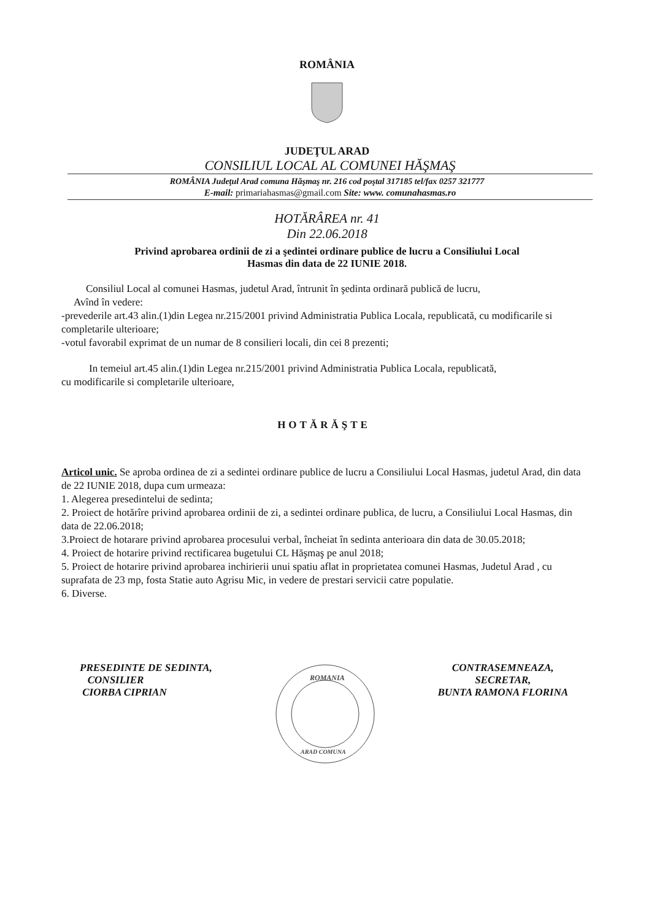ROMÂNIA
JUDEŢUL ARAD
CONSILIUL LOCAL AL COMUNEI HĂŞMAŞ
ROMÂNIA Judeţul Arad comuna Hăşmaş nr. 216 cod poştal 317185 tel/fax 0257 321777
E-mail: primariahasmas@gmail.com Site: www. comunahasmas.ro
HOTĂRÂREA nr. 41
Din 22.06.2018
Privind aprobarea ordinii de zi a şedintei ordinare publice de lucru a Consiliului Local
Hasmas din data de 22 IUNIE 2018.
Consiliul Local al comunei Hasmas, judetul Arad, întrunit în şedinta ordinară publică de lucru,
Avînd în vedere:
-prevederile art.43 alin.(1)din Legea nr.215/2001 privind Administratia Publica Locala, republicată, cu modificarile si completarile ulterioare;
-votul favorabil exprimat de un numar de 8 consilieri locali, din cei 8 prezenti;
In temeiul art.45 alin.(1)din Legea nr.215/2001 privind Administratia Publica Locala, republicată,
cu modificarile si completarile ulterioare,
HOTĂRĂŞTE
Articol unic. Se aproba ordinea de zi a sedintei ordinare publice de lucru a Consiliului Local Hasmas, judetul Arad, din data de 22 IUNIE 2018, dupa cum urmeaza:
1. Alegerea presedintelui de sedinta;
2. Proiect de hotărîre privind aprobarea ordinii de zi, a sedintei ordinare publica, de lucru, a Consiliului Local Hasmas, din data de 22.06.2018;
3.Proiect de hotarare privind aprobarea procesului verbal, încheiat în sedinta anterioara din data de 30.05.2018;
4. Proiect de hotarire privind rectificarea bugetului CL Hăşmaş pe anul 2018;
5. Proiect de hotarire privind aprobarea inchirierii unui spatiu aflat in proprietatea comunei Hasmas, Judetul Arad , cu suprafata de 23 mp, fosta Statie auto Agrisu Mic, in vedere de prestari servicii catre populatie.
6. Diverse.
PRESEDINTE DE SEDINTA,
CONSILIER
CIORBA CIPRIAN
ROMANIA
ARAD COMUNA
CONTRASEMNEAZA,
SECRETAR,
BUNTA RAMONA FLORINA